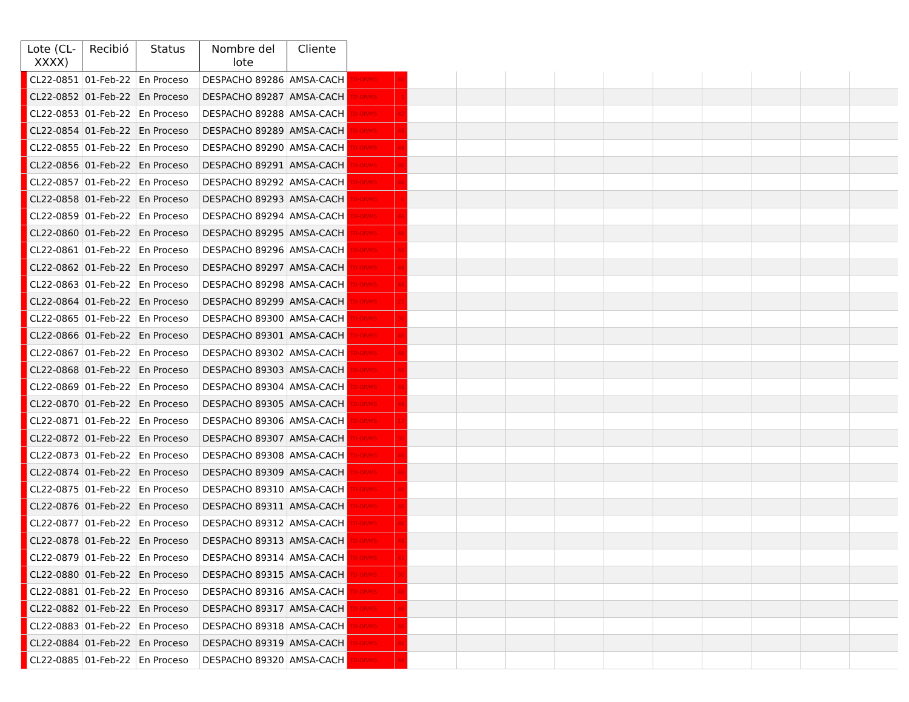| Lote (CL-XXXX) | | Recibió | Status | Nombre del lote | Cliente | | | | | | | | | | | | |
| --- | --- | --- | --- | --- | --- | --- | --- | --- | --- | --- | --- | --- | --- | --- | --- | --- | --- |
| | CL22-0851 | 01-Feb-22 | En Proceso | DESPACHO 89286 | AMSA-CACH | TD-OP/MS | 48 | | | | | | | | | | |
| | CL22-0852 | 01-Feb-22 | En Proceso | DESPACHO 89287 | AMSA-CACH | TD-OP/MS | 1 | | | | | | | | | | |
| | CL22-0853 | 01-Feb-22 | En Proceso | DESPACHO 89288 | AMSA-CACH | TD-OP/MS | 42 | | | | | | | | | | |
| | CL22-0854 | 01-Feb-22 | En Proceso | DESPACHO 89289 | AMSA-CACH | TD-OP/MS | 48 | | | | | | | | | | |
| | CL22-0855 | 01-Feb-22 | En Proceso | DESPACHO 89290 | AMSA-CACH | TD-OP/MS | 48 | | | | | | | | | | |
| | CL22-0856 | 01-Feb-22 | En Proceso | DESPACHO 89291 | AMSA-CACH | TD-OP/MS | 48 | | | | | | | | | | |
| | CL22-0857 | 01-Feb-22 | En Proceso | DESPACHO 89292 | AMSA-CACH | TD-OP/MS | 48 | | | | | | | | | | |
| | CL22-0858 | 01-Feb-22 | En Proceso | DESPACHO 89293 | AMSA-CACH | TD-OP/MS | 6 | | | | | | | | | | |
| | CL22-0859 | 01-Feb-22 | En Proceso | DESPACHO 89294 | AMSA-CACH | TD-OP/MS | 48 | | | | | | | | | | |
| | CL22-0860 | 01-Feb-22 | En Proceso | DESPACHO 89295 | AMSA-CACH | TD-OP/MS | 48 | | | | | | | | | | |
| | CL22-0861 | 01-Feb-22 | En Proceso | DESPACHO 89296 | AMSA-CACH | TD-OP/MS | 48 | | | | | | | | | | |
| | CL22-0862 | 01-Feb-22 | En Proceso | DESPACHO 89297 | AMSA-CACH | TD-OP/MS | 48 | | | | | | | | | | |
| | CL22-0863 | 01-Feb-22 | En Proceso | DESPACHO 89298 | AMSA-CACH | TD-OP/MS | 48 | | | | | | | | | | |
| | CL22-0864 | 01-Feb-22 | En Proceso | DESPACHO 89299 | AMSA-CACH | TD-OP/MS | 23 | | | | | | | | | | |
| | CL22-0865 | 01-Feb-22 | En Proceso | DESPACHO 89300 | AMSA-CACH | TD-OP/MS | 36 | | | | | | | | | | |
| | CL22-0866 | 01-Feb-22 | En Proceso | DESPACHO 89301 | AMSA-CACH | TD-OP/MS | 48 | | | | | | | | | | |
| | CL22-0867 | 01-Feb-22 | En Proceso | DESPACHO 89302 | AMSA-CACH | TD-OP/MS | 48 | | | | | | | | | | |
| | CL22-0868 | 01-Feb-22 | En Proceso | DESPACHO 89303 | AMSA-CACH | TD-OP/MS | 48 | | | | | | | | | | |
| | CL22-0869 | 01-Feb-22 | En Proceso | DESPACHO 89304 | AMSA-CACH | TD-OP/MS | 48 | | | | | | | | | | |
| | CL22-0870 | 01-Feb-22 | En Proceso | DESPACHO 89305 | AMSA-CACH | TD-OP/MS | 48 | | | | | | | | | | |
| | CL22-0871 | 01-Feb-22 | En Proceso | DESPACHO 89306 | AMSA-CACH | TD-OP/MS | 17 | | | | | | | | | | |
| | CL22-0872 | 01-Feb-22 | En Proceso | DESPACHO 89307 | AMSA-CACH | TD-OP/MS | 30 | | | | | | | | | | |
| | CL22-0873 | 01-Feb-22 | En Proceso | DESPACHO 89308 | AMSA-CACH | TD-OP/MS | 48 | | | | | | | | | | |
| | CL22-0874 | 01-Feb-22 | En Proceso | DESPACHO 89309 | AMSA-CACH | TD-OP/MS | 48 | | | | | | | | | | |
| | CL22-0875 | 01-Feb-22 | En Proceso | DESPACHO 89310 | AMSA-CACH | TD-OP/MS | 48 | | | | | | | | | | |
| | CL22-0876 | 01-Feb-22 | En Proceso | DESPACHO 89311 | AMSA-CACH | TD-OP/MS | 48 | | | | | | | | | | |
| | CL22-0877 | 01-Feb-22 | En Proceso | DESPACHO 89312 | AMSA-CACH | TD-OP/MS | 48 | | | | | | | | | | |
| | CL22-0878 | 01-Feb-22 | En Proceso | DESPACHO 89313 | AMSA-CACH | TD-OP/MS | 48 | | | | | | | | | | |
| | CL22-0879 | 01-Feb-22 | En Proceso | DESPACHO 89314 | AMSA-CACH | TD-OP/MS | 41 | | | | | | | | | | |
| | CL22-0880 | 01-Feb-22 | En Proceso | DESPACHO 89315 | AMSA-CACH | TD-OP/MS | 30 | | | | | | | | | | |
| | CL22-0881 | 01-Feb-22 | En Proceso | DESPACHO 89316 | AMSA-CACH | TD-OP/MS | 48 | | | | | | | | | | |
| | CL22-0882 | 01-Feb-22 | En Proceso | DESPACHO 89317 | AMSA-CACH | TD-OP/MS | 48 | | | | | | | | | | |
| | CL22-0883 | 01-Feb-22 | En Proceso | DESPACHO 89318 | AMSA-CACH | TD-OP/MS | 48 | | | | | | | | | | |
| | CL22-0884 | 01-Feb-22 | En Proceso | DESPACHO 89319 | AMSA-CACH | TD-OP/MS | 48 | | | | | | | | | | |
| | CL22-0885 | 01-Feb-22 | En Proceso | DESPACHO 89320 | AMSA-CACH | TD-OP/MS | 48 | | | | | | | | | | |